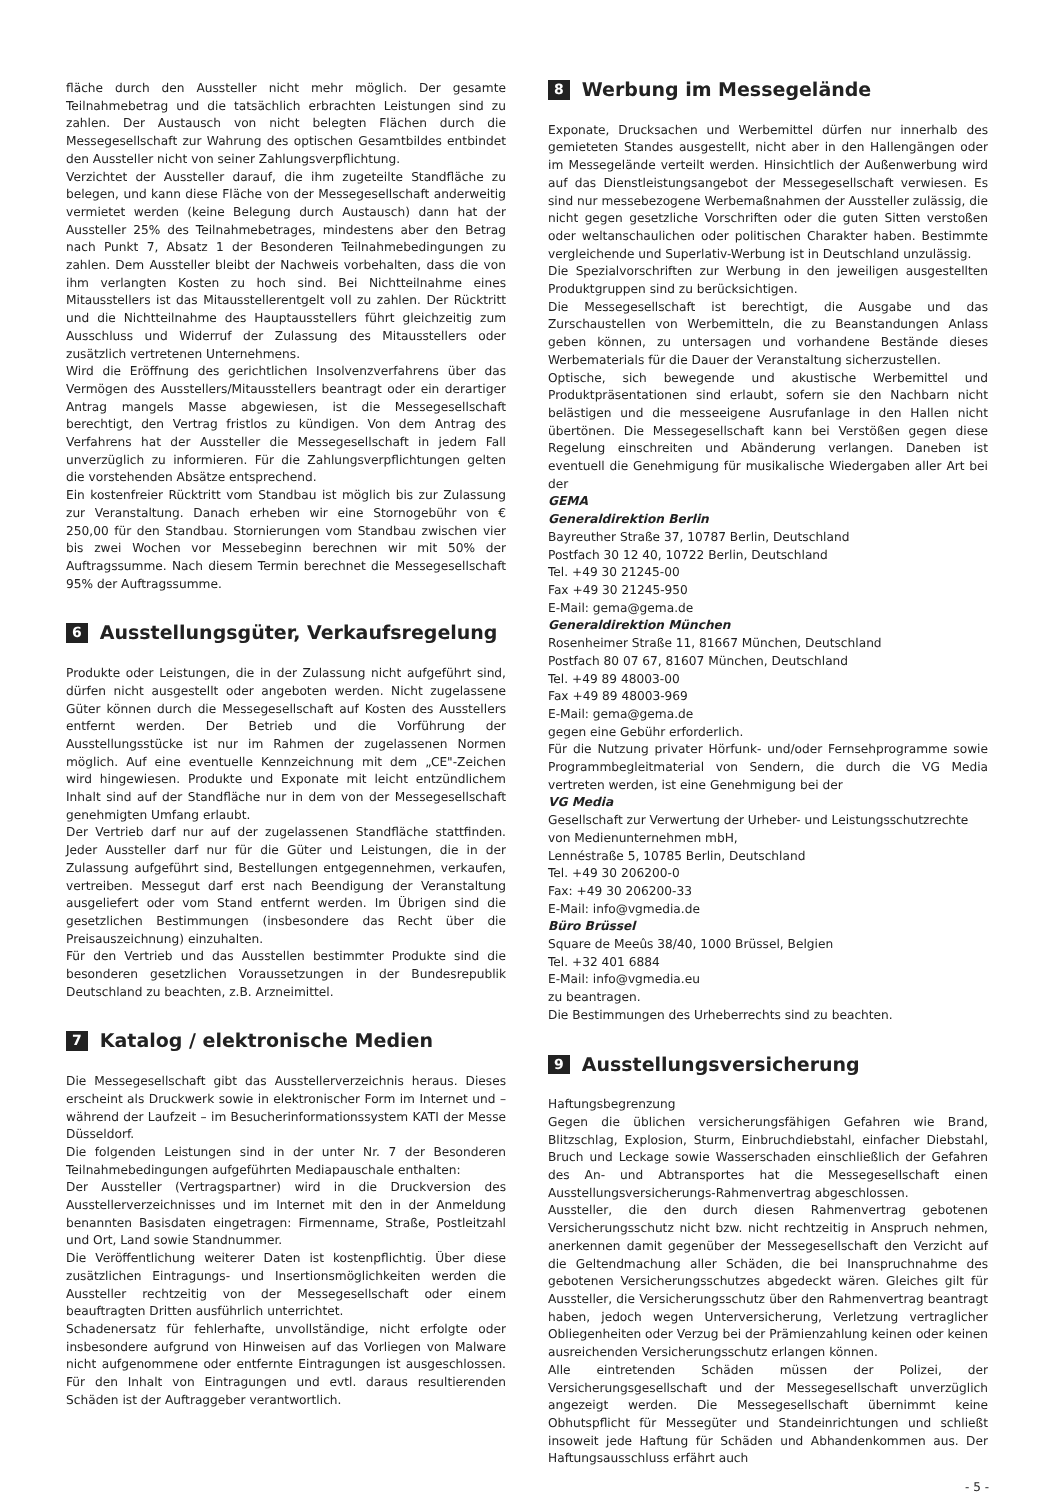fläche durch den Aussteller nicht mehr möglich. Der gesamte Teilnahmebetrag und die tatsächlich erbrachten Leistungen sind zu zahlen. Der Austausch von nicht belegten Flächen durch die Messegesellschaft zur Wahrung des optischen Gesamtbildes entbindet den Aussteller nicht von seiner Zahlungsverpflichtung.
Verzichtet der Aussteller darauf, die ihm zugeteilte Standfläche zu belegen, und kann diese Fläche von der Messegesellschaft anderweitig vermietet werden (keine Belegung durch Austausch) dann hat der Aussteller 25% des Teilnahmebetrages, mindestens aber den Betrag nach Punkt 7, Absatz 1 der Besonderen Teilnahmebedingungen zu zahlen. Dem Aussteller bleibt der Nachweis vorbehalten, dass die von ihm verlangten Kosten zu hoch sind. Bei Nichtteilnahme eines Mitausstellers ist das Mitausstellerentgelt voll zu zahlen. Der Rücktritt und die Nichtteilnahme des Hauptausstellers führt gleichzeitig zum Ausschluss und Widerruf der Zulassung des Mitausstellers oder zusätzlich vertretenen Unternehmens.
Wird die Eröffnung des gerichtlichen Insolvenzverfahrens über das Vermögen des Ausstellers/Mitausstellers beantragt oder ein derartiger Antrag mangels Masse abgewiesen, ist die Messegesellschaft berechtigt, den Vertrag fristlos zu kündigen. Von dem Antrag des Verfahrens hat der Aussteller die Messegesellschaft in jedem Fall unverzüglich zu informieren. Für die Zahlungsverpflichtungen gelten die vorstehenden Absätze entsprechend.
Ein kostenfreier Rücktritt vom Standbau ist möglich bis zur Zulassung zur Veranstaltung. Danach erheben wir eine Stornogebühr von € 250,00 für den Standbau. Stornierungen vom Standbau zwischen vier bis zwei Wochen vor Messebeginn berechnen wir mit 50% der Auftragssumme. Nach diesem Termin berechnet die Messegesellschaft 95% der Auftragssumme.
6 Ausstellungsgüter, Verkaufsregelung
Produkte oder Leistungen, die in der Zulassung nicht aufgeführt sind, dürfen nicht ausgestellt oder angeboten werden. Nicht zugelassene Güter können durch die Messegesellschaft auf Kosten des Ausstellers entfernt werden. Der Betrieb und die Vorführung der Ausstellungsstücke ist nur im Rahmen der zugelassenen Normen möglich. Auf eine eventuelle Kennzeichnung mit dem „CE"-Zeichen wird hingewiesen. Produkte und Exponate mit leicht entzündlichem Inhalt sind auf der Standfläche nur in dem von der Messegesellschaft genehmigten Umfang erlaubt.
Der Vertrieb darf nur auf der zugelassenen Standfläche stattfinden. Jeder Aussteller darf nur für die Güter und Leistungen, die in der Zulassung aufgeführt sind, Bestellungen entgegennehmen, verkaufen, vertreiben. Messegut darf erst nach Beendigung der Veranstaltung ausgeliefert oder vom Stand entfernt werden. Im Übrigen sind die gesetzlichen Bestimmungen (insbesondere das Recht über die Preisauszeichnung) einzuhalten.
Für den Vertrieb und das Ausstellen bestimmter Produkte sind die besonderen gesetzlichen Voraussetzungen in der Bundesrepublik Deutschland zu beachten, z.B. Arzneimittel.
7 Katalog / elektronische Medien
Die Messegesellschaft gibt das Ausstellerverzeichnis heraus. Dieses erscheint als Druckwerk sowie in elektronischer Form im Internet und – während der Laufzeit – im Besucherinformationssystem KATI der Messe Düsseldorf.
Die folgenden Leistungen sind in der unter Nr. 7 der Besonderen Teilnahmebedingungen aufgeführten Mediapauschale enthalten:
Der Aussteller (Vertragspartner) wird in die Druckversion des Ausstellerverzeichnisses und im Internet mit den in der Anmeldung benannten Basisdaten eingetragen: Firmenname, Straße, Postleitzahl und Ort, Land sowie Standnummer.
Die Veröffentlichung weiterer Daten ist kostenpflichtig. Über diese zusätzlichen Eintragungs- und Insertionsmöglichkeiten werden die Aussteller rechtzeitig von der Messegesellschaft oder einem beauftragten Dritten ausführlich unterrichtet.
Schadenersatz für fehlerhafte, unvollständige, nicht erfolgte oder insbesondere aufgrund von Hinweisen auf das Vorliegen von Malware nicht aufgenommene oder entfernte Eintragungen ist ausgeschlossen. Für den Inhalt von Eintragungen und evtl. daraus resultierenden Schäden ist der Auftraggeber verantwortlich.
8 Werbung im Messegelände
Exponate, Drucksachen und Werbemittel dürfen nur innerhalb des gemieteten Standes ausgestellt, nicht aber in den Hallengängen oder im Messegelände verteilt werden. Hinsichtlich der Außenwerbung wird auf das Dienstleistungsangebot der Messegesellschaft verwiesen. Es sind nur messebezogene Werbemaßnahmen der Aussteller zulässig, die nicht gegen gesetzliche Vorschriften oder die guten Sitten verstoßen oder weltanschaulichen oder politischen Charakter haben. Bestimmte vergleichende und Superlativ-Werbung ist in Deutschland unzulässig.
Die Spezialvorschriften zur Werbung in den jeweiligen ausgestellten Produktgruppen sind zu berücksichtigen.
Die Messegesellschaft ist berechtigt, die Ausgabe und das Zurschaustellen von Werbemitteln, die zu Beanstandungen Anlass geben können, zu untersagen und vorhandene Bestände dieses Werbematerials für die Dauer der Veranstaltung sicherzustellen.
Optische, sich bewegende und akustische Werbemittel und Produktpräsentationen sind erlaubt, sofern sie den Nachbarn nicht belästigen und die messeeigene Ausrufanlage in den Hallen nicht übertönen. Die Messegesellschaft kann bei Verstößen gegen diese Regelung einschreiten und Abänderung verlangen. Daneben ist eventuell die Genehmigung für musikalische Wiedergaben aller Art bei der
GEMA
Generaldirektion Berlin
Bayreuther Straße 37, 10787 Berlin, Deutschland
Postfach 30 12 40, 10722 Berlin, Deutschland
Tel. +49 30 21245-00
Fax +49 30 21245-950
E-Mail: gema@gema.de
Generaldirektion München
Rosenheimer Straße 11, 81667 München, Deutschland
Postfach 80 07 67, 81607 München, Deutschland
Tel. +49 89 48003-00
Fax +49 89 48003-969
E-Mail: gema@gema.de
gegen eine Gebühr erforderlich.
Für die Nutzung privater Hörfunk- und/oder Fernsehprogramme sowie Programmbegleitmaterial von Sendern, die durch die VG Media vertreten werden, ist eine Genehmigung bei der
VG Media
Gesellschaft zur Verwertung der Urheber- und Leistungsschutzrechte von Medienunternehmen mbH,
Lennéstraße 5, 10785 Berlin, Deutschland
Tel. +49 30 206200-0
Fax: +49 30 206200-33
E-Mail: info@vgmedia.de
Büro Brüssel
Square de Meeûs 38/40, 1000 Brüssel, Belgien
Tel. +32 401 6884
E-Mail: info@vgmedia.eu
zu beantragen.
Die Bestimmungen des Urheberrechts sind zu beachten.
9 Ausstellungsversicherung
Haftungsbegrenzung
Gegen die üblichen versicherungsfähigen Gefahren wie Brand, Blitzschlag, Explosion, Sturm, Einbruchdiebstahl, einfacher Diebstahl, Bruch und Leckage sowie Wasserschaden einschließlich der Gefahren des An- und Abtransportes hat die Messegesellschaft einen Ausstellungsversicherungs-Rahmenvertrag abgeschlossen.
Aussteller, die den durch diesen Rahmenvertrag gebotenen Versicherungsschutz nicht bzw. nicht rechtzeitig in Anspruch nehmen, anerkennen damit gegenüber der Messegesellschaft den Verzicht auf die Geltendmachung aller Schäden, die bei Inanspruchnahme des gebotenen Versicherungsschutzes abgedeckt wären. Gleiches gilt für Aussteller, die Versicherungsschutz über den Rahmenvertrag beantragt haben, jedoch wegen Unterversicherung, Verletzung vertraglicher Obliegenheiten oder Verzug bei der Prämienzahlung keinen oder keinen ausreichenden Versicherungsschutz erlangen können.
Alle eintretenden Schäden müssen der Polizei, der Versicherungsgesellschaft und der Messegesellschaft unverzüglich angezeigt werden. Die Messegesellschaft übernimmt keine Obhutspflicht für Messegüter und Standeinrichtungen und schließt insoweit jede Haftung für Schäden und Abhandenkommen aus. Der Haftungsausschluss erfährt auch
- 5 -